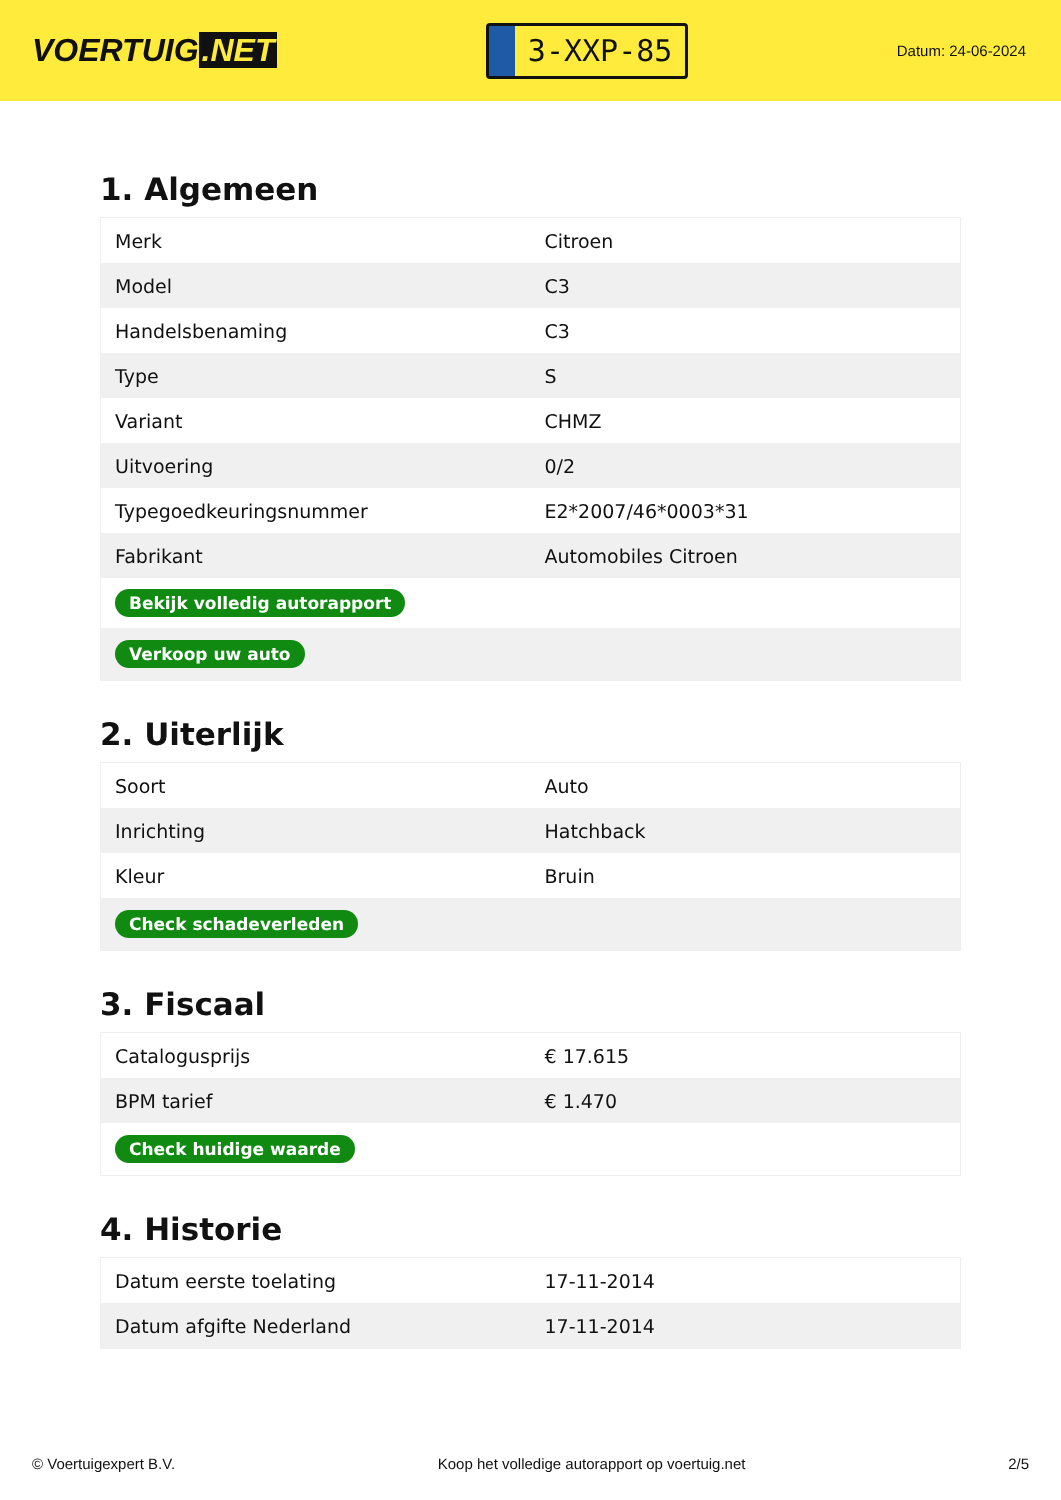VOERTUIG.NET
3-XXP-85
Datum: 24-06-2024
1. Algemeen
| Merk | Citroen |
| Model | C3 |
| Handelsbenaming | C3 |
| Type | S |
| Variant | CHMZ |
| Uitvoering | 0/2 |
| Typegoedkeuringsnummer | E2*2007/46*0003*31 |
| Fabrikant | Automobiles Citroen |
| Bekijk volledig autorapport | |
| Verkoop uw auto | |
2. Uiterlijk
| Soort | Auto |
| Inrichting | Hatchback |
| Kleur | Bruin |
| Check schadeverleden | |
3. Fiscaal
| Catalogusprijs | € 17.615 |
| BPM tarief | € 1.470 |
| Check huidige waarde | |
4. Historie
| Datum eerste toelating | 17-11-2014 |
| Datum afgifte Nederland | 17-11-2014 |
© Voertuigexpert B.V. Koop het volledige autorapport op voertuig.net 2/5